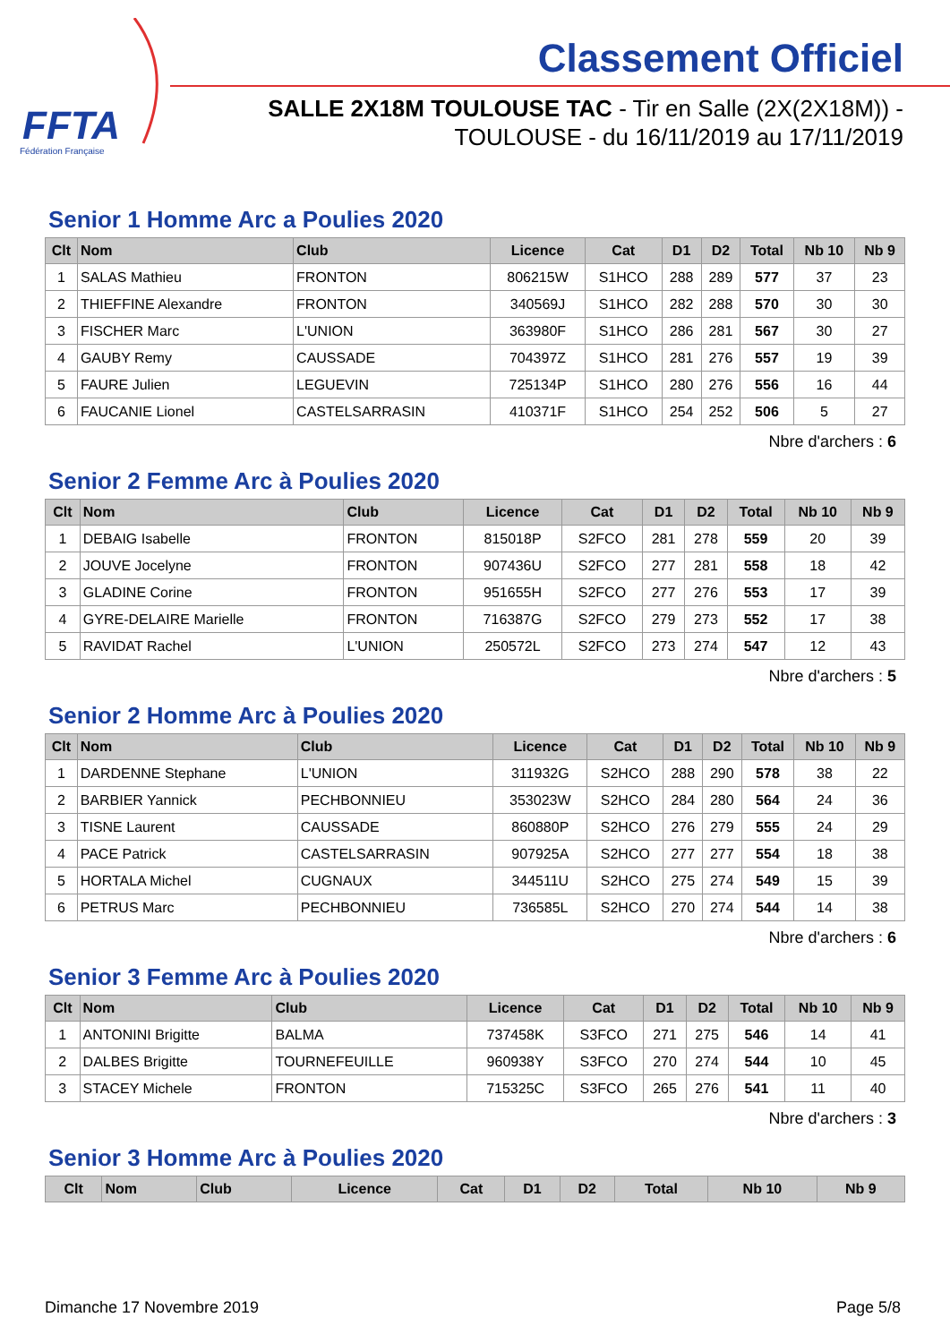FFTA
Fédération Française
Classement Officiel
SALLE 2X18M TOULOUSE TAC - Tir en Salle (2X(2X18M)) -
TOULOUSE - du 16/11/2019 au 17/11/2019
Senior 1 Homme Arc a Poulies 2020
| Clt | Nom | Club | Licence | Cat | D1 | D2 | Total | Nb 10 | Nb 9 |
| --- | --- | --- | --- | --- | --- | --- | --- | --- | --- |
| 1 | SALAS Mathieu | FRONTON | 806215W | S1HCO | 288 | 289 | 577 | 37 | 23 |
| 2 | THIEFFINE Alexandre | FRONTON | 340569J | S1HCO | 282 | 288 | 570 | 30 | 30 |
| 3 | FISCHER Marc | L'UNION | 363980F | S1HCO | 286 | 281 | 567 | 30 | 27 |
| 4 | GAUBY Remy | CAUSSADE | 704397Z | S1HCO | 281 | 276 | 557 | 19 | 39 |
| 5 | FAURE Julien | LEGUEVIN | 725134P | S1HCO | 280 | 276 | 556 | 16 | 44 |
| 6 | FAUCANIE Lionel | CASTELSARRASIN | 410371F | S1HCO | 254 | 252 | 506 | 5 | 27 |
Nbre d'archers : 6
Senior 2 Femme Arc à Poulies 2020
| Clt | Nom | Club | Licence | Cat | D1 | D2 | Total | Nb 10 | Nb 9 |
| --- | --- | --- | --- | --- | --- | --- | --- | --- | --- |
| 1 | DEBAIG Isabelle | FRONTON | 815018P | S2FCO | 281 | 278 | 559 | 20 | 39 |
| 2 | JOUVE Jocelyne | FRONTON | 907436U | S2FCO | 277 | 281 | 558 | 18 | 42 |
| 3 | GLADINE Corine | FRONTON | 951655H | S2FCO | 277 | 276 | 553 | 17 | 39 |
| 4 | GYRE-DELAIRE Marielle | FRONTON | 716387G | S2FCO | 279 | 273 | 552 | 17 | 38 |
| 5 | RAVIDAT Rachel | L'UNION | 250572L | S2FCO | 273 | 274 | 547 | 12 | 43 |
Nbre d'archers : 5
Senior 2 Homme Arc à Poulies 2020
| Clt | Nom | Club | Licence | Cat | D1 | D2 | Total | Nb 10 | Nb 9 |
| --- | --- | --- | --- | --- | --- | --- | --- | --- | --- |
| 1 | DARDENNE Stephane | L'UNION | 311932G | S2HCO | 288 | 290 | 578 | 38 | 22 |
| 2 | BARBIER Yannick | PECHBONNIEU | 353023W | S2HCO | 284 | 280 | 564 | 24 | 36 |
| 3 | TISNE Laurent | CAUSSADE | 860880P | S2HCO | 276 | 279 | 555 | 24 | 29 |
| 4 | PACE Patrick | CASTELSARRASIN | 907925A | S2HCO | 277 | 277 | 554 | 18 | 38 |
| 5 | HORTALA Michel | CUGNAUX | 344511U | S2HCO | 275 | 274 | 549 | 15 | 39 |
| 6 | PETRUS Marc | PECHBONNIEU | 736585L | S2HCO | 270 | 274 | 544 | 14 | 38 |
Nbre d'archers : 6
Senior 3 Femme Arc à Poulies 2020
| Clt | Nom | Club | Licence | Cat | D1 | D2 | Total | Nb 10 | Nb 9 |
| --- | --- | --- | --- | --- | --- | --- | --- | --- | --- |
| 1 | ANTONINI Brigitte | BALMA | 737458K | S3FCO | 271 | 275 | 546 | 14 | 41 |
| 2 | DALBES Brigitte | TOURNEFEUILLE | 960938Y | S3FCO | 270 | 274 | 544 | 10 | 45 |
| 3 | STACEY Michele | FRONTON | 715325C | S3FCO | 265 | 276 | 541 | 11 | 40 |
Nbre d'archers : 3
Senior 3 Homme Arc à Poulies 2020
| Clt | Nom | Club | Licence | Cat | D1 | D2 | Total | Nb 10 | Nb 9 |
| --- | --- | --- | --- | --- | --- | --- | --- | --- | --- |
Dimanche 17 Novembre 2019 Page 5/8